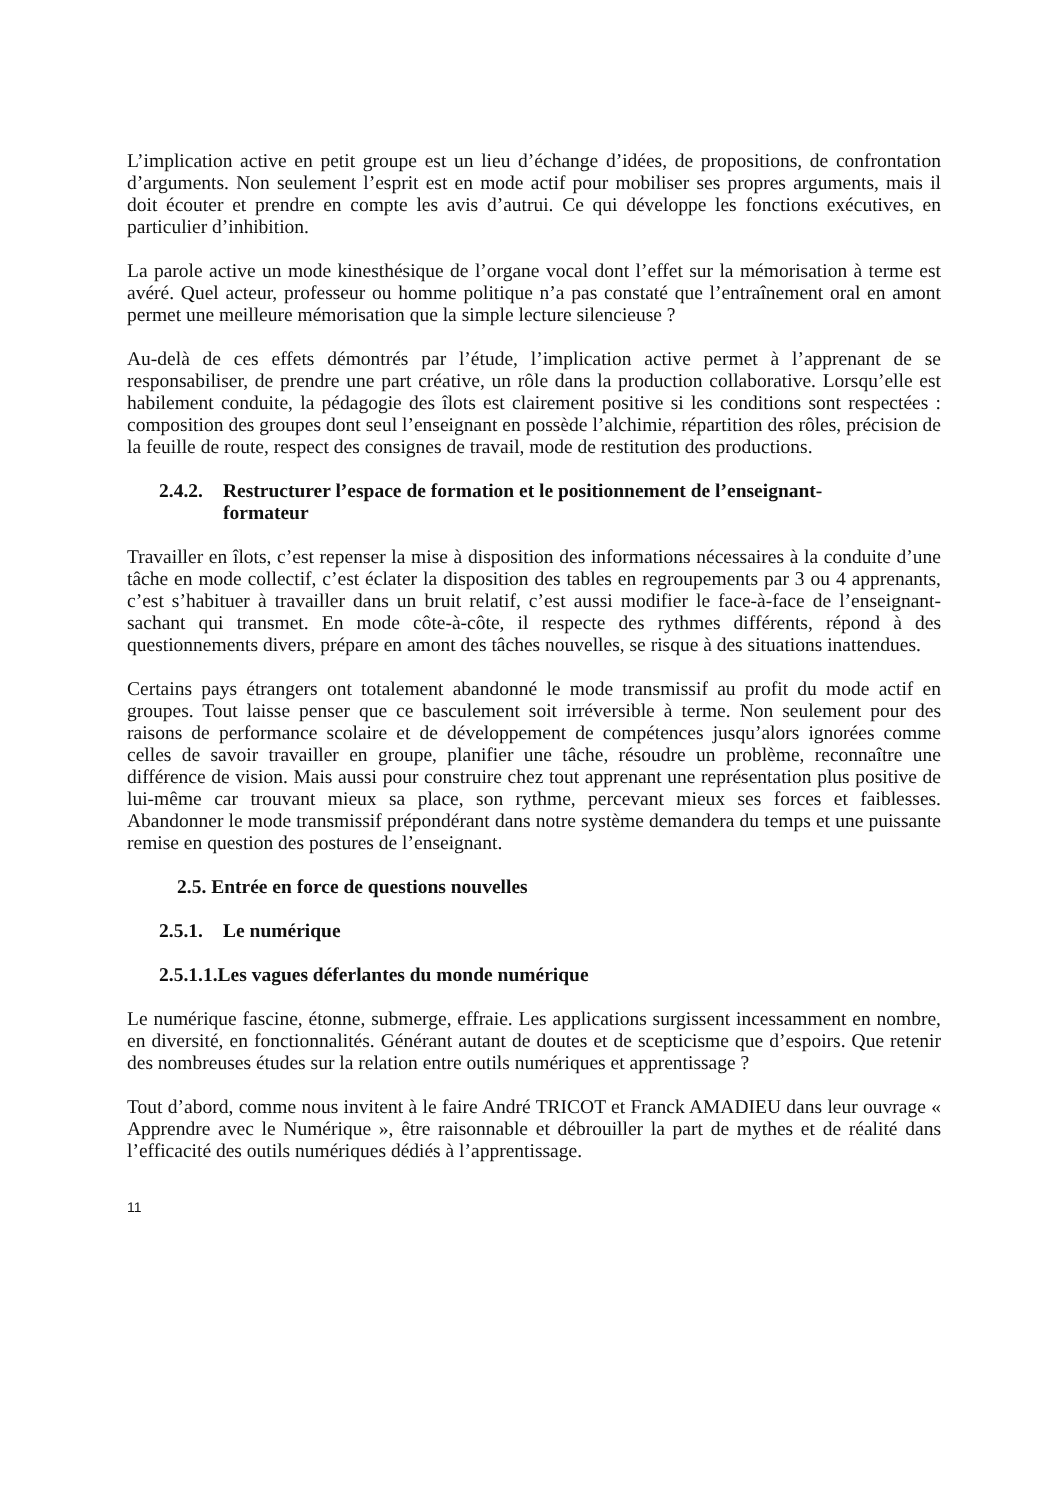L’implication active en petit groupe est un lieu d’échange d’idées, de propositions, de confrontation d’arguments. Non seulement l’esprit est en mode actif pour mobiliser ses propres arguments, mais il doit écouter et prendre en compte les avis d’autrui. Ce qui développe les fonctions exécutives, en particulier d’inhibition.
La parole active un mode kinesthésique de l’organe vocal dont l’effet sur la mémorisation à terme est avéré. Quel acteur, professeur ou homme politique n’a pas constaté que l’entraînement oral en amont permet une meilleure mémorisation que la simple lecture silencieuse ?
Au-delà de ces effets démontrés par l’étude, l’implication active permet à l’apprenant de se responsabiliser, de prendre une part créative, un rôle dans la production collaborative. Lorsqu’elle est habilement conduite, la pédagogie des îlots est clairement positive si les conditions sont respectées : composition des groupes dont seul l’enseignant en possède l’alchimie, répartition des rôles, précision de la feuille de route, respect des consignes de travail, mode de restitution des productions.
2.4.2. Restructurer l’espace de formation et le positionnement de l’enseignant-
formateur
Travailler en îlots, c’est repenser la mise à disposition des informations nécessaires à la conduite d’une tâche en mode collectif, c’est éclater la disposition des tables en regroupements par 3 ou 4 apprenants, c’est s’habituer à travailler dans un bruit relatif, c’est aussi modifier le face-à-face de l’enseignant-sachant qui transmet. En mode côte-à-côte, il respecte des rythmes différents, répond à des questionnements divers, prépare en amont des tâches nouvelles, se risque à des situations inattendues.
Certains pays étrangers ont totalement abandonné le mode transmissif au profit du mode actif en groupes. Tout laisse penser que ce basculement soit irréversible à terme. Non seulement pour des raisons de performance scolaire et de développement de compétences jusqu’alors ignorées comme celles de savoir travailler en groupe, planifier une tâche, résoudre un problème, reconnaître une différence de vision. Mais aussi pour construire chez tout apprenant une représentation plus positive de lui-même car trouvant mieux sa place, son rythme, percevant mieux ses forces et faiblesses. Abandonner le mode transmissif prépondérant dans notre système demandera du temps et une puissante remise en question des postures de l’enseignant.
2.5. Entrée en force de questions nouvelles
2.5.1. Le numérique
2.5.1.1.Les vagues déferlantes du monde numérique
Le numérique fascine, étonne, submerge, effraie. Les applications surgissent incessamment en nombre, en diversité, en fonctionnalités. Générant autant de doutes et de scepticisme que d’espoirs. Que retenir des nombreuses études sur la relation entre outils numériques et apprentissage ?
Tout d’abord, comme nous invitent à le faire André TRICOT et Franck AMADIEU dans leur ouvrage « Apprendre avec le Numérique », être raisonnable et débrouiller la part de mythes et de réalité dans l’efficacité des outils numériques dédiés à l’apprentissage.
11